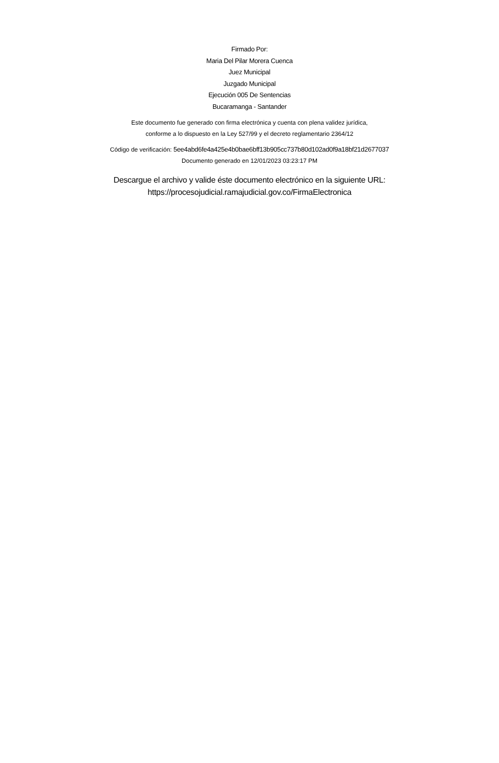Firmado Por:
Maria Del Pilar Morera Cuenca
Juez Municipal
Juzgado Municipal
Ejecución 005 De Sentencias
Bucaramanga - Santander
Este documento fue generado con firma electrónica y cuenta con plena validez jurídica,
conforme a lo dispuesto en la Ley 527/99 y el decreto reglamentario 2364/12
Código de verificación: 5ee4abd6fe4a425e4b0bae6bff13b905cc737b80d102ad0f9a18bf21d2677037
Documento generado en 12/01/2023 03:23:17 PM
Descargue el archivo y valide éste documento electrónico en la siguiente URL:
https://procesojudicial.ramajudicial.gov.co/FirmaElectronica